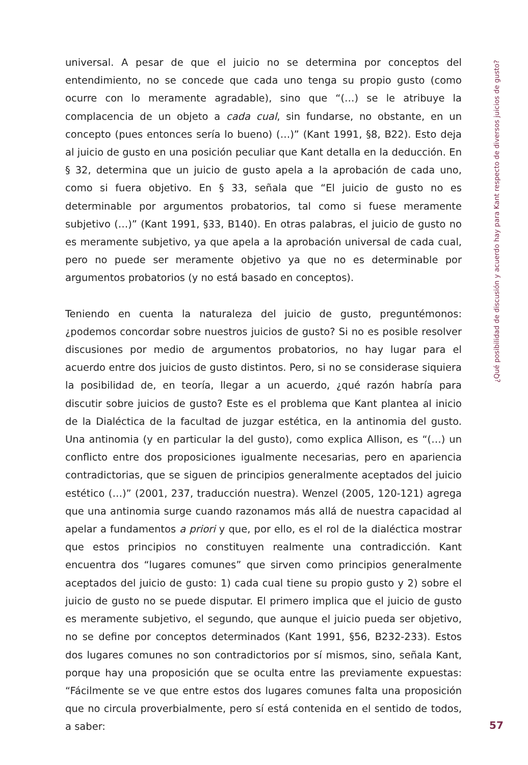universal. A pesar de que el juicio no se determina por conceptos del entendimiento, no se concede que cada uno tenga su propio gusto (como ocurre con lo meramente agradable), sino que “(…) se le atribuye la complacencia de un objeto a cada cual, sin fundarse, no obstante, en un concepto (pues entonces sería lo bueno) (…)” (Kant 1991, §8, B22). Esto deja al juicio de gusto en una posición peculiar que Kant detalla en la deducción. En § 32, determina que un juicio de gusto apela a la aprobación de cada uno, como si fuera objetivo. En § 33, señala que “El juicio de gusto no es determinable por argumentos probatorios, tal como si fuese meramente subjetivo (…)” (Kant 1991, §33, B140). En otras palabras, el juicio de gusto no es meramente subjetivo, ya que apela a la aprobación universal de cada cual, pero no puede ser meramente objetivo ya que no es determinable por argumentos probatorios (y no está basado en conceptos).
Teniendo en cuenta la naturaleza del juicio de gusto, preguntémonos: ¿podemos concordar sobre nuestros juicios de gusto? Si no es posible resolver discusiones por medio de argumentos probatorios, no hay lugar para el acuerdo entre dos juicios de gusto distintos. Pero, si no se considerase siquiera la posibilidad de, en teoría, llegar a un acuerdo, ¿qué razón habría para discutir sobre juicios de gusto? Este es el problema que Kant plantea al inicio de la Dialéctica de la facultad de juzgar estética, en la antinomia del gusto. Una antinomia (y en particular la del gusto), como explica Allison, es “(…) un conflicto entre dos proposiciones igualmente necesarias, pero en apariencia contradictorias, que se siguen de principios generalmente aceptados del juicio estético (…)” (2001, 237, traducción nuestra). Wenzel (2005, 120-121) agrega que una antinomia surge cuando razonamos más allá de nuestra capacidad al apelar a fundamentos a priori y que, por ello, es el rol de la dialéctica mostrar que estos principios no constituyen realmente una contradicción. Kant encuentra dos “lugares comunes” que sirven como principios generalmente aceptados del juicio de gusto: 1) cada cual tiene su propio gusto y 2) sobre el juicio de gusto no se puede disputar. El primero implica que el juicio de gusto es meramente subjetivo, el segundo, que aunque el juicio pueda ser objetivo, no se define por conceptos determinados (Kant 1991, §56, B232-233). Estos dos lugares comunes no son contradictorios por sí mismos, sino, señala Kant, porque hay una proposición que se oculta entre las previamente expuestas: “Fácilmente se ve que entre estos dos lugares comunes falta una proposición que no circula proverbialmente, pero sí está contenida en el sentido de todos, a saber:
¿Qué posibilidad de discusión y acuerdo hay para Kant respecto de diversos juicios de gusto?
57